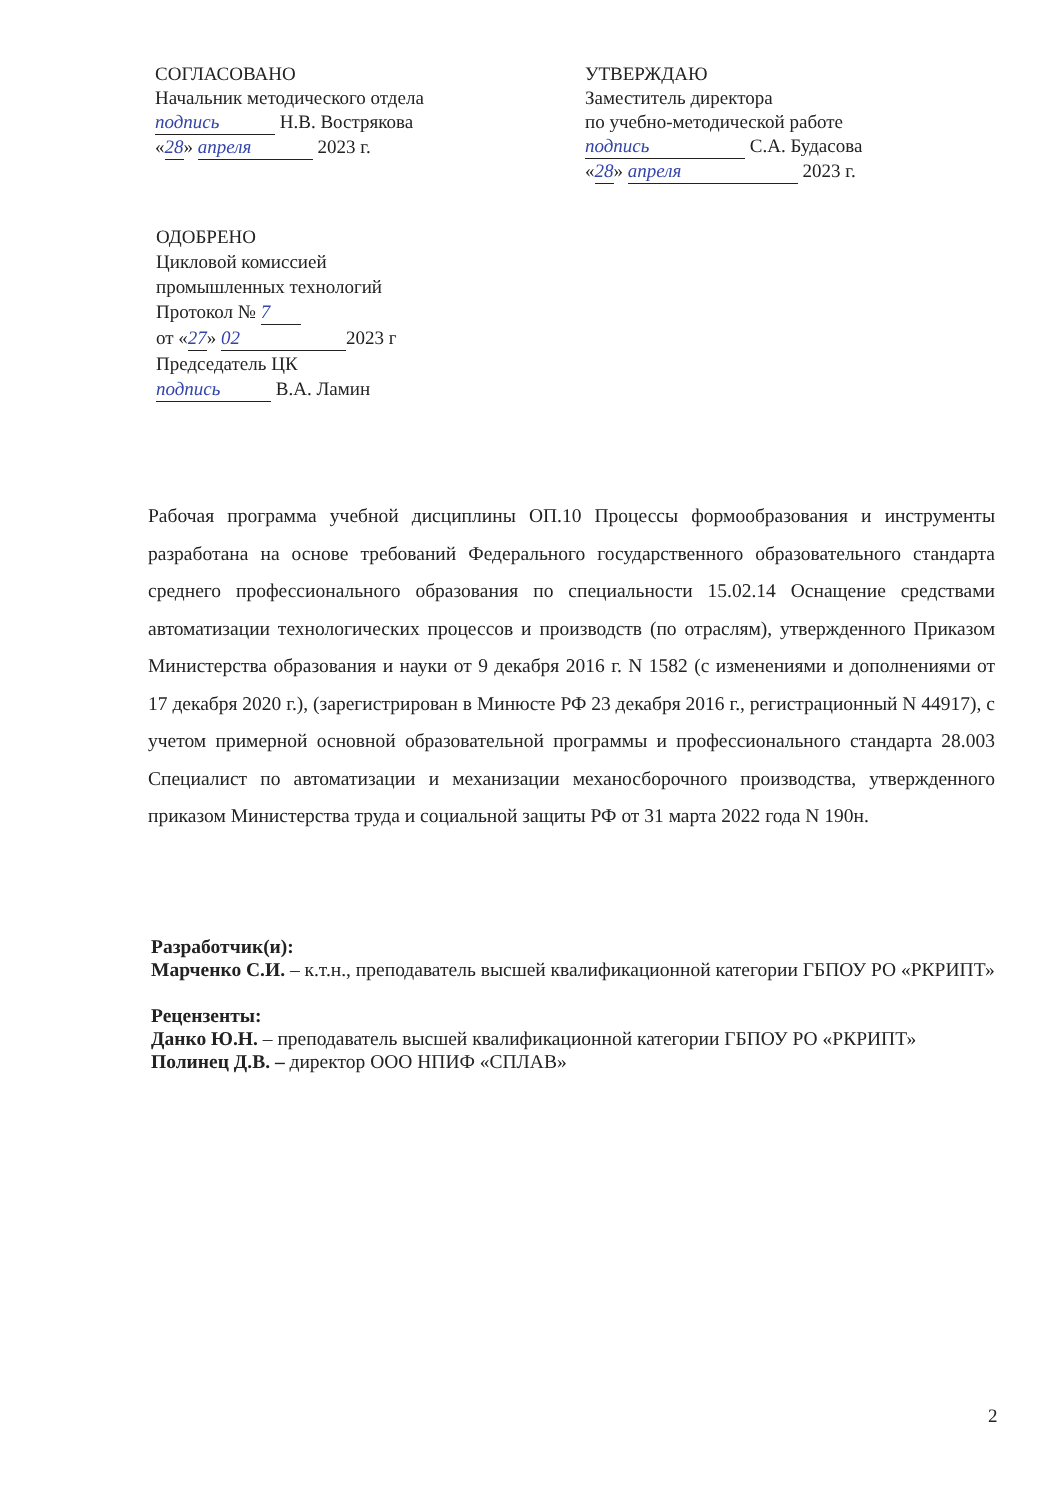СОГЛАСОВАНО
Начальник методического отдела
подпись Н.В. Вострякова
«28» апреля 2023 г.
УТВЕРЖДАЮ
Заместитель директора
по учебно-методической работе
подпись С.А. Будасова
«28» апреля 2023 г.
ОДОБРЕНО
Цикловой комиссией
промышленных технологий
Протокол № 7
от «27» 02 2023 г
Председатель ЦК
подпись В.А. Ламин
Рабочая программа учебной дисциплины ОП.10 Процессы формообразования и инструменты разработана на основе требований Федерального государственного образовательного стандарта среднего профессионального образования по специальности 15.02.14 Оснащение средствами автоматизации технологических процессов и производств (по отраслям), утвержденного Приказом Министерства образования и науки от 9 декабря 2016 г. N 1582 (с изменениями и дополнениями от 17 декабря 2020 г.), (зарегистрирован в Минюсте РФ 23 декабря 2016 г., регистрационный N 44917), с учетом примерной основной образовательной программы и профессионального стандарта 28.003 Специалист по автоматизации и механизации механосборочного производства, утвержденного приказом Министерства труда и социальной защиты РФ от 31 марта 2022 года N 190н.
Разработчик(и):
Марченко С.И. – к.т.н., преподаватель высшей квалификационной категории ГБПОУ РО «РКРИПТ»
Рецензенты:
Данко Ю.Н. – преподаватель высшей квалификационной категории ГБПОУ РО «РКРИПТ»
Полинец Д.В. – директор ООО НПИФ «СПЛАВ»
2